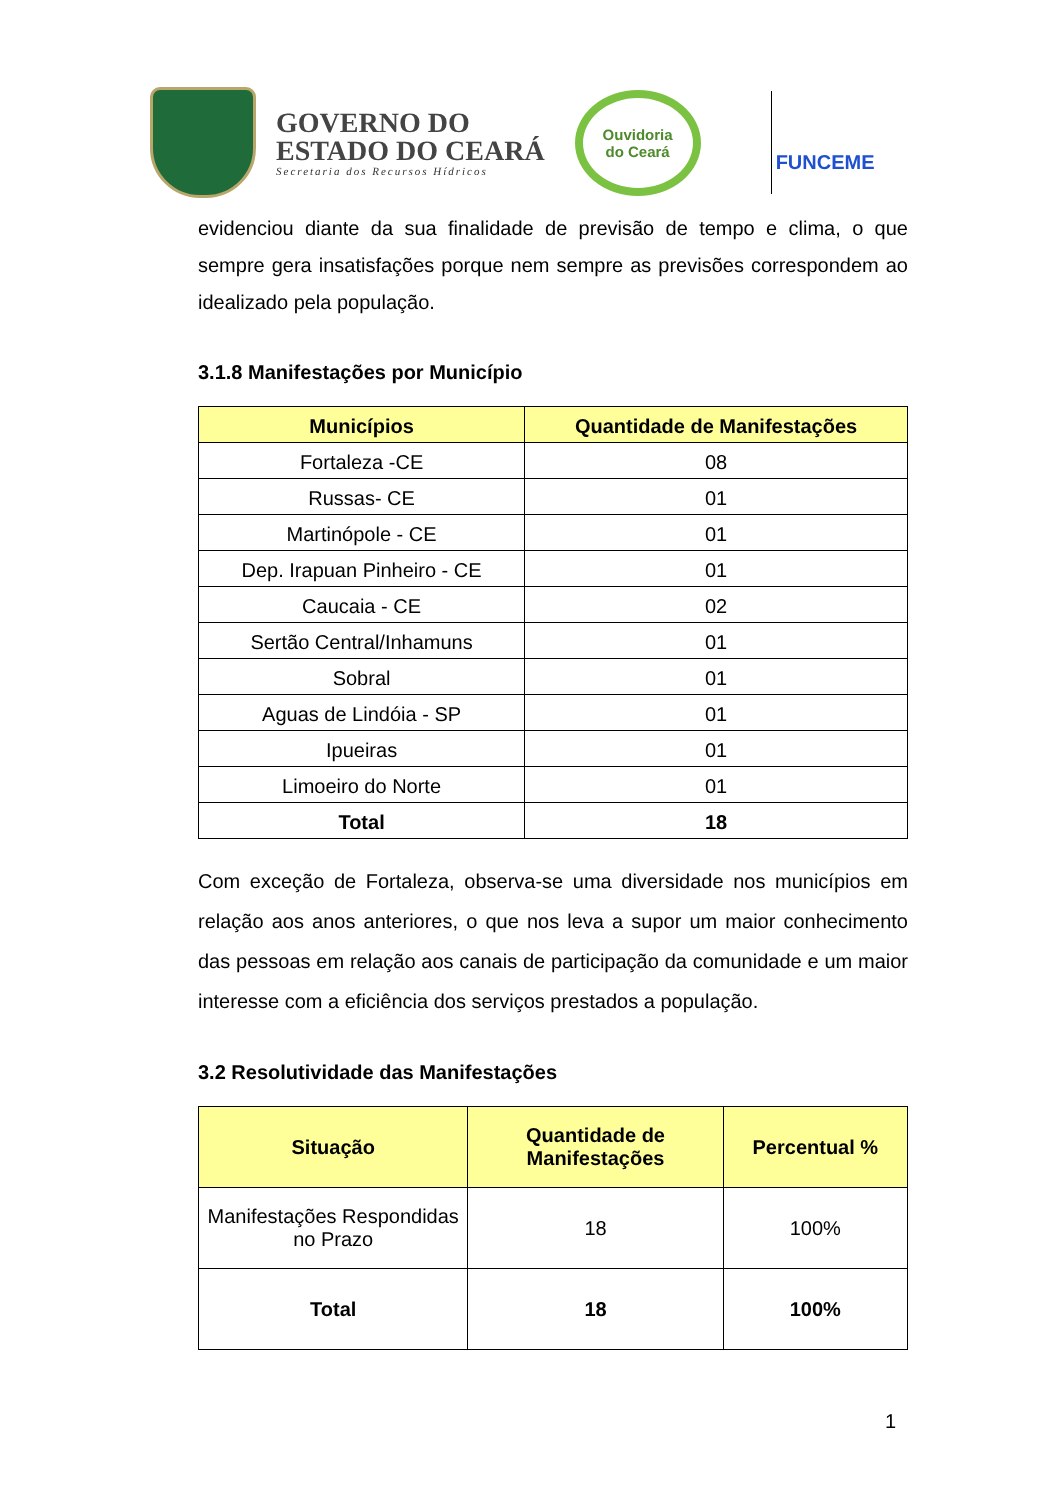GOVERNO DO
ESTADO DO CEARÁ
Secretaria dos Recursos Hídricos
Ouvidoria
do Ceará
FUNCEME
evidenciou diante da sua finalidade de previsão de tempo e clima, o que sempre gera insatisfações porque nem sempre as previsões correspondem ao idealizado pela população.
3.1.8 Manifestações por Município
| Municípios | Quantidade de Manifestações |
| --- | --- |
| Fortaleza -CE | 08 |
| Russas- CE | 01 |
| Martinópole - CE | 01 |
| Dep. Irapuan Pinheiro - CE | 01 |
| Caucaia - CE | 02 |
| Sertão Central/Inhamuns | 01 |
| Sobral | 01 |
| Aguas de Lindóia - SP | 01 |
| Ipueiras | 01 |
| Limoeiro do Norte | 01 |
| Total | 18 |
Com exceção de Fortaleza, observa-se uma diversidade nos municípios em relação aos anos anteriores, o que nos leva a supor um maior conhecimento das pessoas em relação aos canais de participação da comunidade e um maior interesse com a eficiência dos serviços prestados a população.
3.2 Resolutividade das Manifestações
| Situação | Quantidade de Manifestações | Percentual % |
| --- | --- | --- |
| Manifestações Respondidas no Prazo | 18 | 100% |
| Total | 18 | 100% |
1